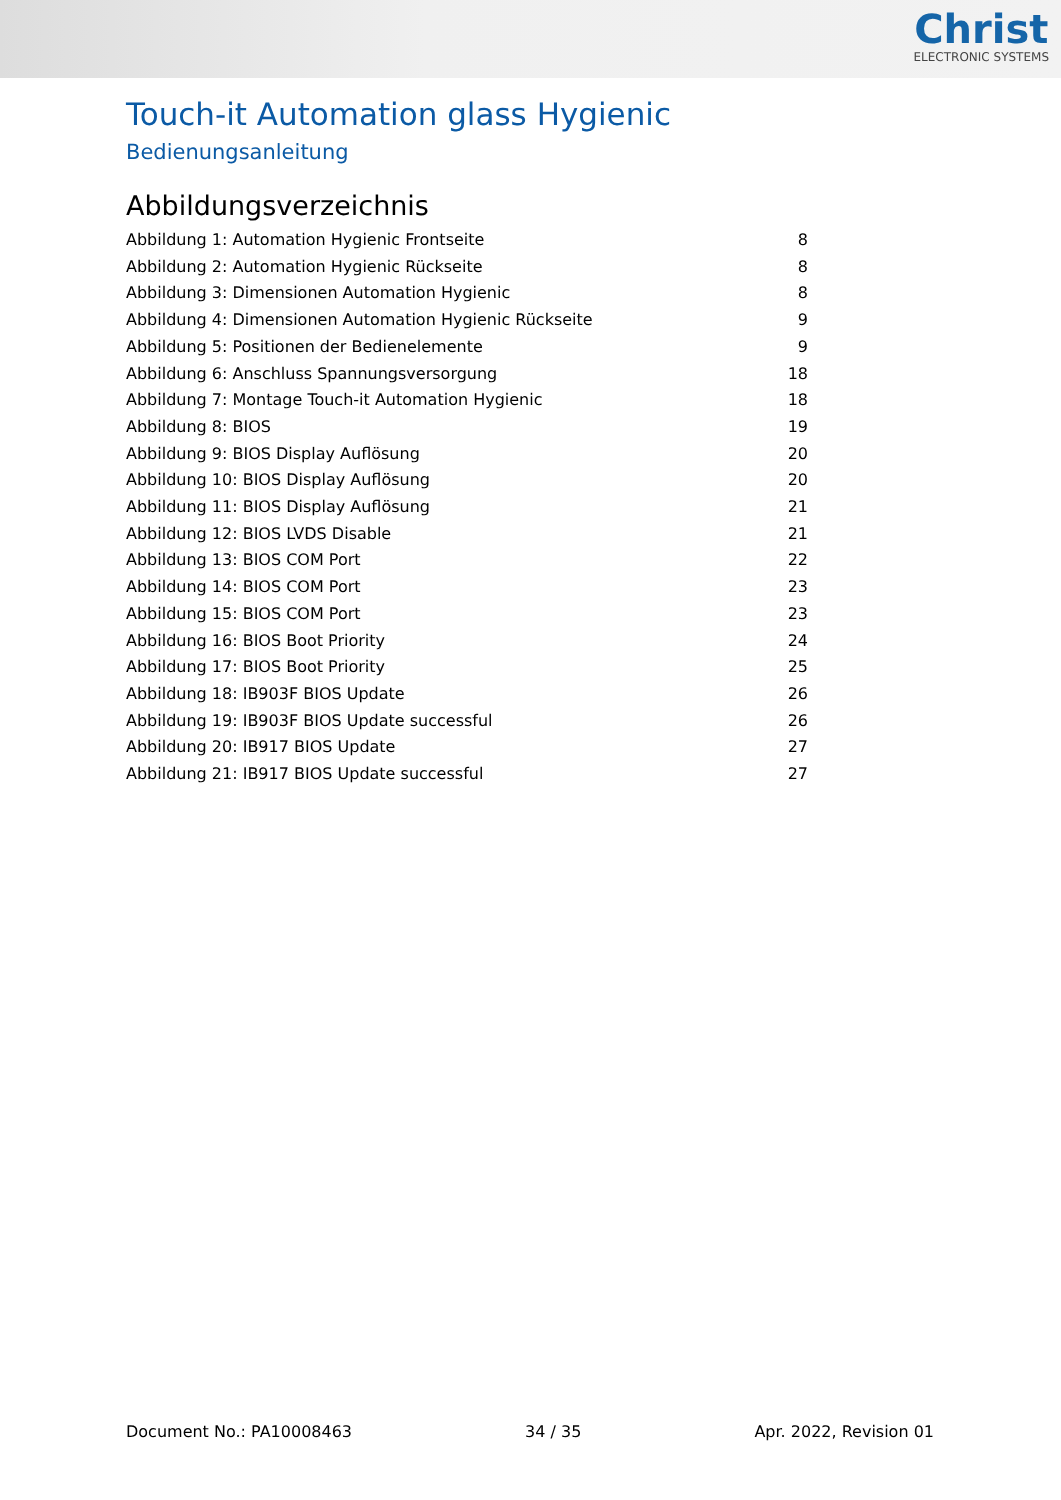Christ
ELECTRONIC SYSTEMS
Touch-it Automation glass Hygienic
Bedienungsanleitung
Abbildungsverzeichnis
Abbildung 1: Automation Hygienic Frontseite 8
Abbildung 2: Automation Hygienic Rückseite 8
Abbildung 3: Dimensionen Automation Hygienic 8
Abbildung 4: Dimensionen Automation Hygienic Rückseite 9
Abbildung 5: Positionen der Bedienelemente 9
Abbildung 6: Anschluss Spannungsversorgung 18
Abbildung 7: Montage Touch-it Automation Hygienic 18
Abbildung 8: BIOS 19
Abbildung 9: BIOS Display Auflösung 20
Abbildung 10: BIOS Display Auflösung 20
Abbildung 11: BIOS Display Auflösung 21
Abbildung 12: BIOS LVDS Disable 21
Abbildung 13: BIOS COM Port 22
Abbildung 14: BIOS COM Port 23
Abbildung 15: BIOS COM Port 23
Abbildung 16: BIOS Boot Priority 24
Abbildung 17: BIOS Boot Priority 25
Abbildung 18: IB903F BIOS Update 26
Abbildung 19: IB903F BIOS Update successful 26
Abbildung 20: IB917 BIOS Update 27
Abbildung 21: IB917 BIOS Update successful 27
Document No.: PA10008463 34 / 35 Apr. 2022, Revision 01